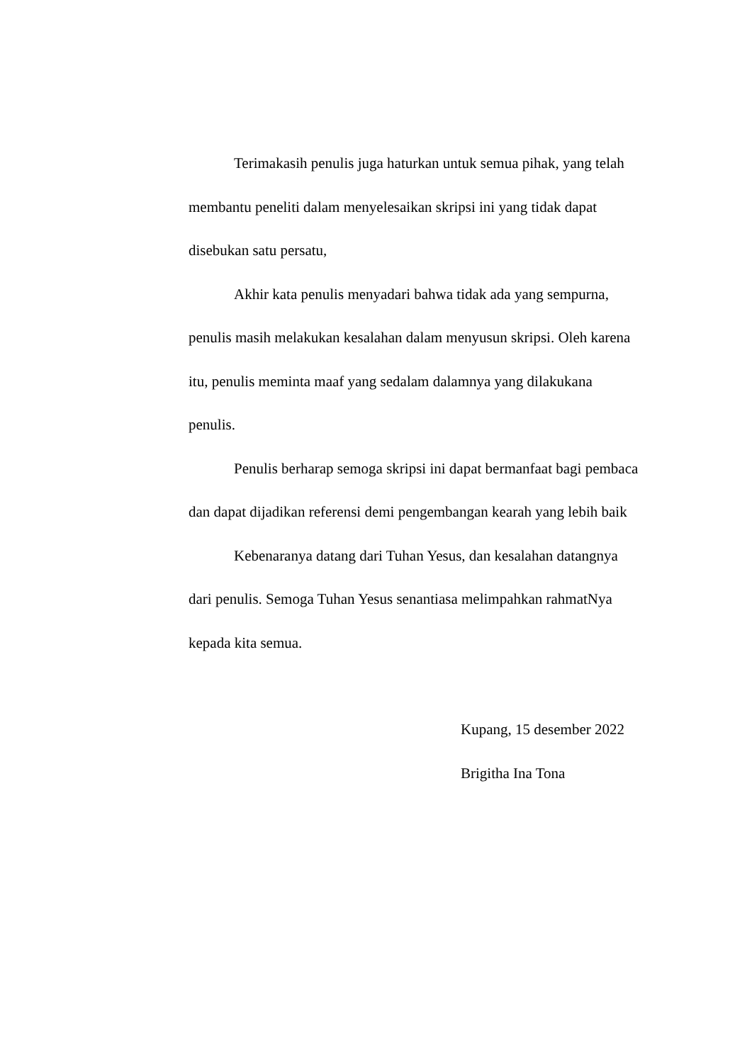Terimakasih penulis juga haturkan untuk semua pihak, yang telah membantu peneliti dalam menyelesaikan skripsi ini yang tidak dapat disebukan satu persatu,
Akhir kata penulis menyadari bahwa tidak ada yang sempurna, penulis masih melakukan kesalahan dalam menyusun skripsi. Oleh karena itu, penulis meminta maaf yang sedalam dalamnya yang dilakukana penulis.
Penulis berharap semoga skripsi ini dapat bermanfaat bagi pembaca dan dapat dijadikan referensi demi pengembangan kearah yang lebih baik
Kebenaranya datang dari Tuhan Yesus, dan kesalahan datangnya dari penulis. Semoga Tuhan Yesus senantiasa melimpahkan rahmatNya kepada kita semua.
Kupang, 15 desember 2022
Brigitha Ina Tona